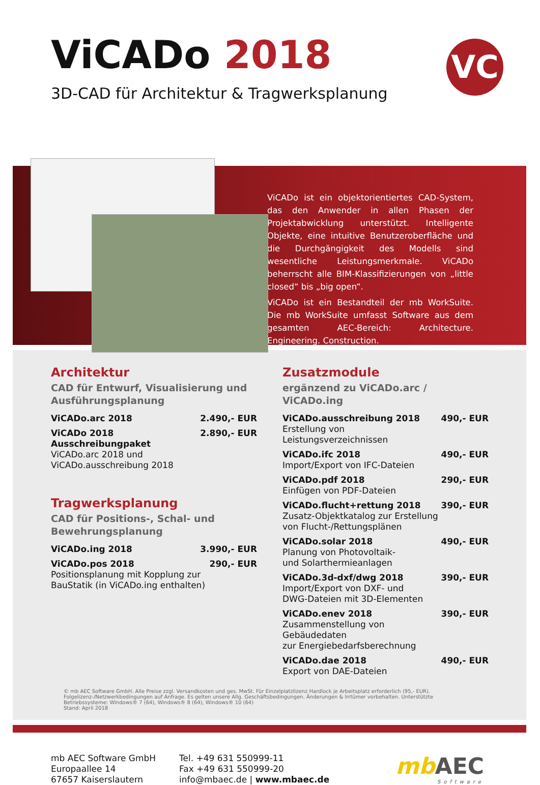ViCADo 2018
3D-CAD für Architektur & Tragwerksplanung
VC
ViCADo ist ein objektorientiertes CAD-System, das den Anwender in allen Phasen der Projektabwicklung unterstützt. Intelligente Objekte, eine intuitive Benutzeroberfläche und die Durchgängigkeit des Modells sind wesentliche Leistungsmerkmale. ViCADo beherrscht alle BIM-Klassifizierungen von „little closed“ bis „big open“.
ViCADo ist ein Bestandteil der mb WorkSuite. Die mb WorkSuite umfasst Software aus dem gesamten AEC-Bereich: Architecture. Engineering. Construction.
Architektur
CAD für Entwurf, Visualisierung und Ausführungsplanung
ViCADo.arc 2018 2.490,- EUR
ViCADo 2018 Ausschreibungpaket
ViCADo.arc 2018 und ViCADo.ausschreibung 2018
2.890,- EUR
Tragwerksplanung
CAD für Positions-, Schal- und Bewehrungsplanung
ViCADo.ing 2018 3.990,- EUR
ViCADo.pos 2018
Positionsplanung mit Kopplung zur BauStatik (in ViCADo.ing enthalten)
290,- EUR
Zusatzmodule
ergänzend zu ViCADo.arc / ViCADo.ing
ViCADo.ausschreibung 2018
Erstellung von
Leistungsverzeichnissen
490,- EUR
ViCADo.ifc 2018
Import/Export von IFC-Dateien
490,- EUR
ViCADo.pdf 2018
Einfügen von PDF-Dateien
290,- EUR
ViCADo.flucht+rettung 2018
Zusatz-Objektkatalog zur Erstellung
von Flucht-/Rettungsplänen
390,- EUR
ViCADo.solar 2018
Planung von Photovoltaik-
und Solarthermieanlagen
490,- EUR
ViCADo.3d-dxf/dwg 2018
Import/Export von DXF- und
DWG-Dateien mit 3D-Elementen
390,- EUR
ViCADo.enev 2018
Zusammenstellung von Gebäudedaten
zur Energiebedarfsberechnung
390,- EUR
ViCADo.dae 2018
Export von DAE-Dateien
490,- EUR
© mb AEC Software GmbH. Alle Preise zzgl. Versandkosten und ges. MwSt. Für Einzelplatzlizenz Hardlock je Arbeitsplatz erforderlich (95,- EUR). Folgelizenz-/Netzwerkbedingungen auf Anfrage. Es gelten unsere Allg. Geschäftsbedingungen. Änderungen & Irrtümer vorbehalten. Unterstützte Betriebssysteme: Windows® 7 (64), Windows® 8 (64), Windows® 10 (64)
Stand: April 2018
mb AEC Software GmbH
Europaallee 14
67657 Kaiserslautern
Tel. +49 631 550999-11
Fax +49 631 550999-20
info@mbaec.de | www.mbaec.de
mbAEC
Software